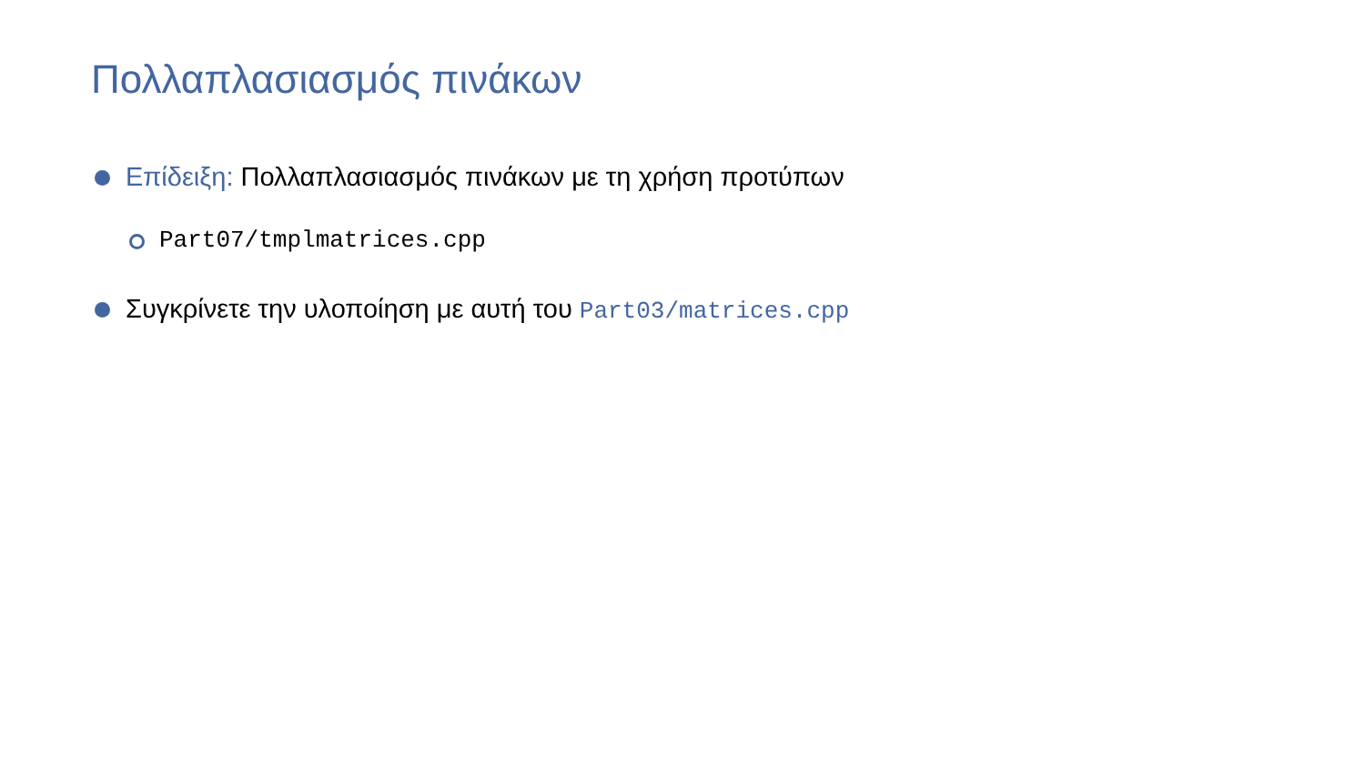Πολλαπλασιασμός πινάκων
Επίδειξη: Πολλαπλασιασμός πινάκων με τη χρήση προτύπων
Part07/tmplmatrices.cpp
Συγκρίνετε την υλοποίηση με αυτή του Part03/matrices.cpp